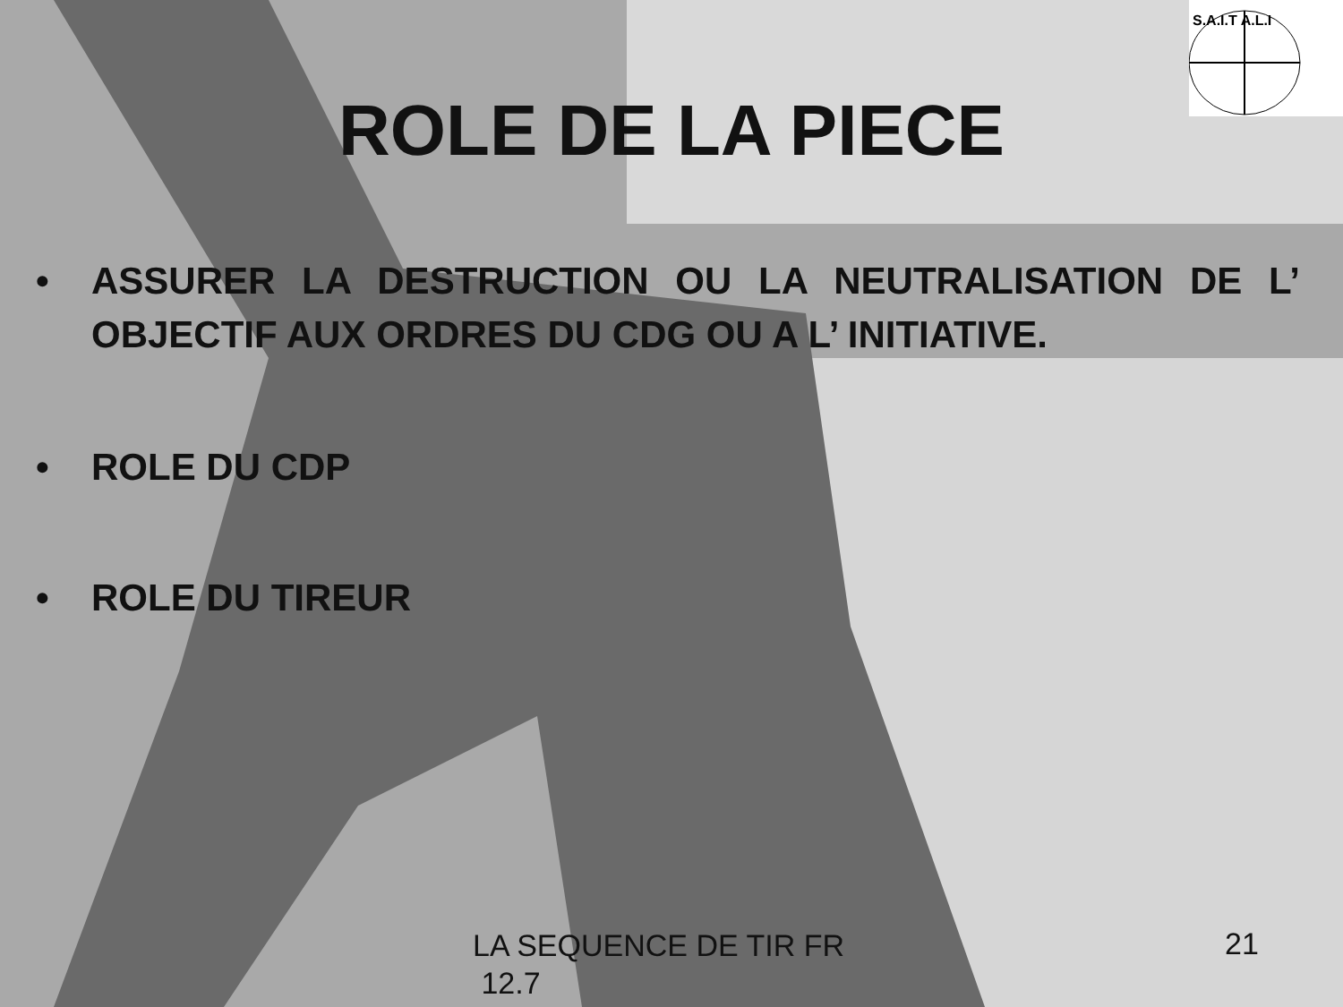S.A.I.T A.L.I
ROLE DE LA PIECE
• ASSURER LA DESTRUCTION OU LA NEUTRALISATION DE L’ OBJECTIF AUX ORDRES DU CDG OU A L’ INITIATIVE.
• ROLE DU CDP
• ROLE DU TIREUR
LA SEQUENCE DE TIR FR
12.7
21